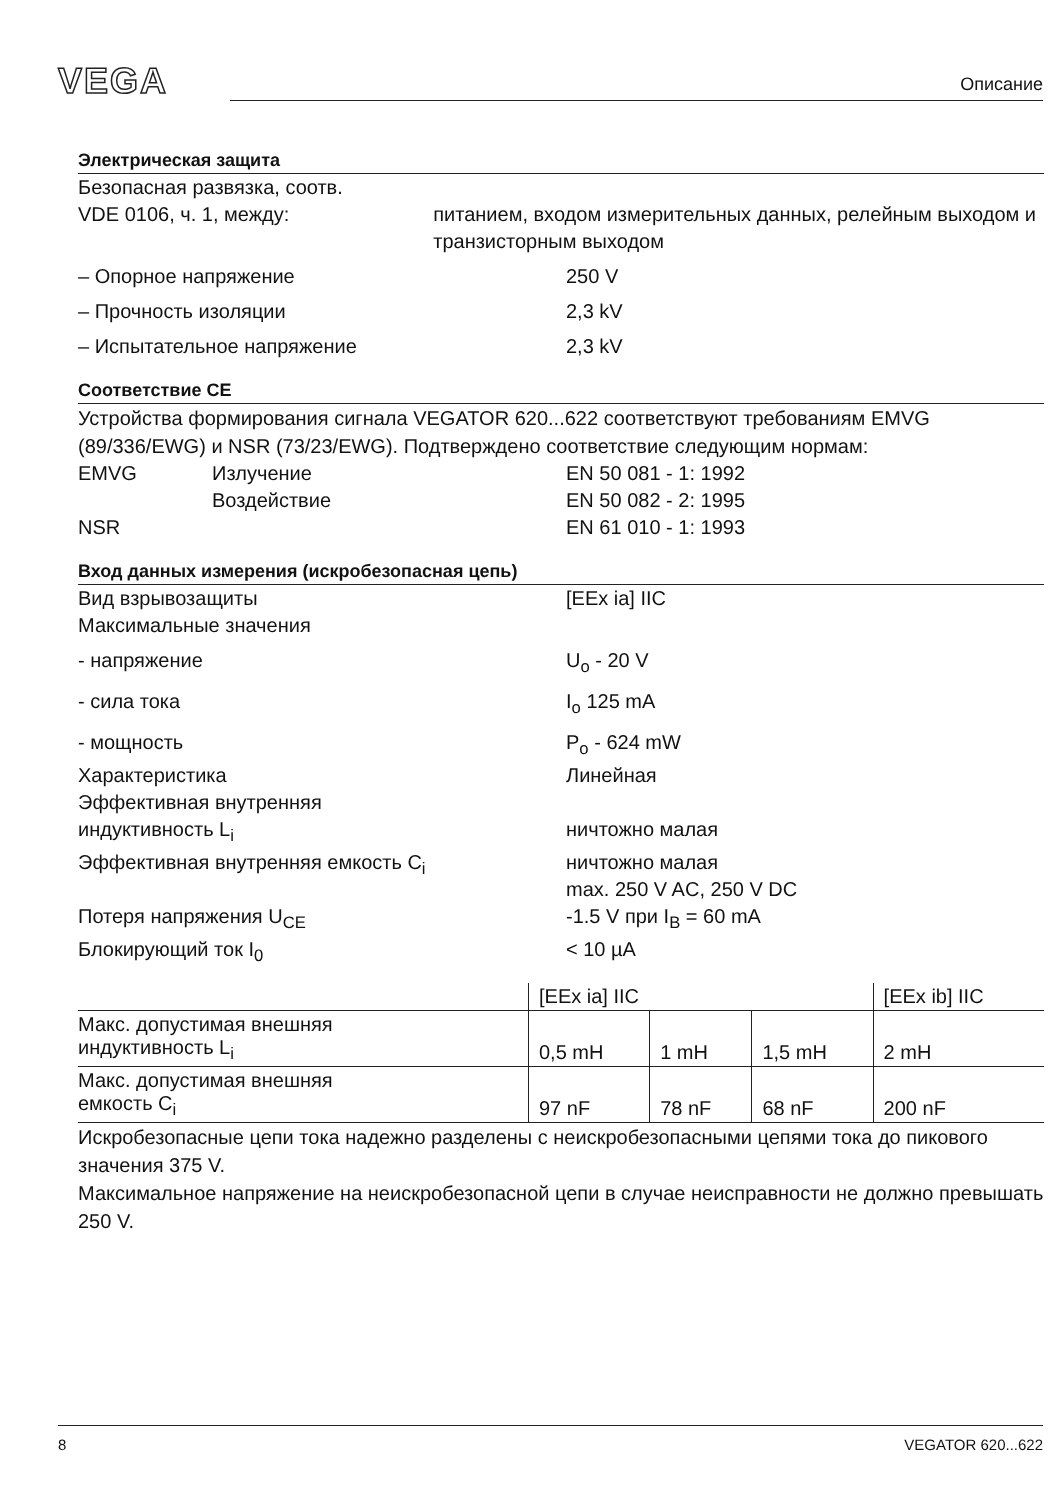VEGA Описание
Электрическая защита
Безопасная развязка, соотв.
VDE 0106, ч. 1, между:
питанием, входом измерительных данных, релейным выходом и транзисторным выходом
– Опорное напряжение 250 V
– Прочность изоляции 2,3 kV
– Испытательное напряжение 2,3 kV
Соответствие CE
Устройства формирования сигнала VEGATOR 620...622 соответствуют требованиям EMVG (89/336/EWG) и NSR (73/23/EWG). Подтверждено соответствие следующим нормам:
EMVG Излучение EN 50 081 - 1: 1992
Воздействие EN 50 082 - 2: 1995
NSR EN 61 010 - 1: 1993
Вход данных измерения (искробезопасная цепь)
Вид взрывозащиты [EEx ia] IIC
Максимальные значения
- напряжение U<sub>o</sub> - 20 V
- сила тока I<sub>o</sub> 125 mA
- мощность P<sub>o</sub> - 624 mW
Характеристика Линейная
Эффективная внутренняя
индуктивность L<sub>i</sub>
ничтожно малая
Эффективная внутренняя емкость C<sub>i</sub> ничтожно малая
max. 250 V AC, 250 V DC
Потеря напряжения U<sub>CE</sub> -1.5 V при I<sub>B</sub> = 60 mA
Блокирующий ток I<sub>0</sub> < 10 µA
| | [EEx ia] IIC | | | [EEx ib] IIC |
| Макс. допустимая внешняя индуктивность L<sub>i</sub> | 0,5 mH | 1 mH | 1,5 mH | 2 mH |
| Макс. допустимая внешняя емкость C<sub>i</sub> | 97 nF | 78 nF | 68 nF | 200 nF |
Искробезопасные цепи тока надежно разделены с неискробезопасными цепями тока до пикового значения 375 V.
Максимальное напряжение на неискробезопасной цепи в случае неисправности не должно превышать 250 V.
8 VEGATOR 620...622